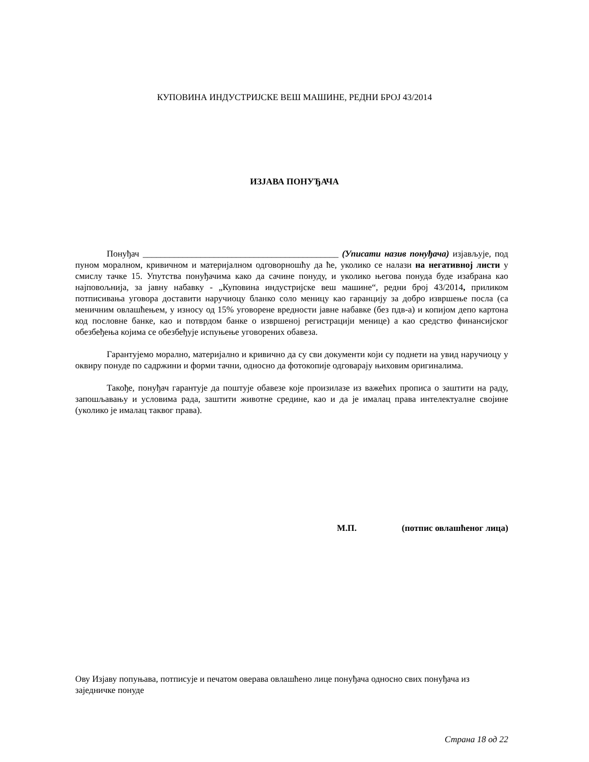КУПОВИНА ИНДУСТРИЈСКЕ ВЕШ МАШИНЕ, РЕДНИ БРОЈ 43/2014
ИЗЈАВА ПОНУЂАЧА
Понуђач ____________________________________________ (Уписати назив понуђача) изјављује, под пуном моралном, кривичном и материјалном одговорношћу да ће, уколико се налази на негативној листи у смислу тачке 15. Упутства понуђачима како да сачине понуду, и уколико његова понуда буде изабрана као најповољнија, за јавну набавку - „Куповина индустријске веш машине“, редни број 43/2014, приликом потписивања уговора доставити наручиоцу бланко соло меницу као гаранцију за добро извршење посла (са меничним овлашћењем, у износу од 15% уговорене вредности јавне набавке (без пдв-а) и копијом депо картона код пословне банке, као и потврдом банке о извршеној регистрацији менице) а као средство финансијског обезбеђења којима се обезбеђује испуњење уговорених обавеза.
Гарантујемо морално, материјално и кривично да су сви документи који су поднети на увид наручиоцу у оквиру понуде по садржини и форми тачни, односно да фотокопије одговарају њиховим оригиналима.
Такође, понуђач гарантује да поштује обавезе које произилазе из важећих прописа о заштити на раду, запошљавању и условима рада, заштити животне средине, као и да је ималац права интелектуалне својине (уколико је ималац таквог права).
М.П. (потпис овлашћеног лица)
Ову Изјаву попуњава, потписује и печатом оверава овлашћено лице понуђача односно свих понуђача из заједничке понуде
Страна 18 од 22